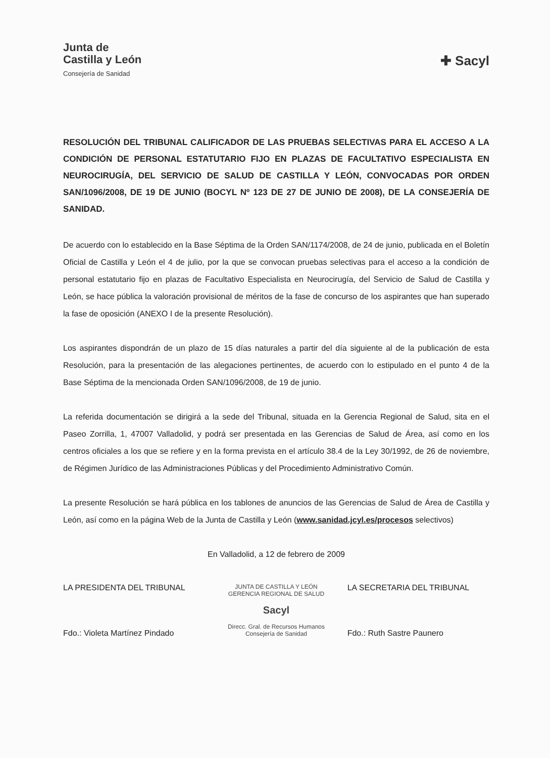Junta de
Castilla y León
Consejería de Sanidad
✚ Sacyl
RESOLUCIÓN DEL TRIBUNAL CALIFICADOR DE LAS PRUEBAS SELECTIVAS PARA EL ACCESO A LA CONDICIÓN DE PERSONAL ESTATUTARIO FIJO EN PLAZAS DE FACULTATIVO ESPECIALISTA EN NEUROCIRUGÍA, DEL SERVICIO DE SALUD DE CASTILLA Y LEÓN, CONVOCADAS POR ORDEN SAN/1096/2008, DE 19 DE JUNIO (BOCYL Nº 123 DE 27 DE JUNIO DE 2008), DE LA CONSEJERÍA DE SANIDAD.
De acuerdo con lo establecido en la Base Séptima de la Orden SAN/1174/2008, de 24 de junio, publicada en el Boletín Oficial de Castilla y León el 4 de julio, por la que se convocan pruebas selectivas para el acceso a la condición de personal estatutario fijo en plazas de Facultativo Especialista en Neurocirugía, del Servicio de Salud de Castilla y León, se hace pública la valoración provisional de méritos de la fase de concurso de los aspirantes que han superado la fase de oposición (ANEXO I de la presente Resolución).
Los aspirantes dispondrán de un plazo de 15 días naturales a partir del día siguiente al de la publicación de esta Resolución, para la presentación de las alegaciones pertinentes, de acuerdo con lo estipulado en el punto 4 de la Base Séptima de la mencionada Orden SAN/1096/2008, de 19 de junio.
La referida documentación se dirigirá a la sede del Tribunal, situada en la Gerencia Regional de Salud, sita en el Paseo Zorrilla, 1, 47007 Valladolid, y podrá ser presentada en las Gerencias de Salud de Área, así como en los centros oficiales a los que se refiere y en la forma prevista en el artículo 38.4 de la Ley 30/1992, de 26 de noviembre, de Régimen Jurídico de las Administraciones Públicas y del Procedimiento Administrativo Común.
La presente Resolución se hará pública en los tablones de anuncios de las Gerencias de Salud de Área de Castilla y León, así como en la página Web de la Junta de Castilla y León (www.sanidad.jcyl.es/procesos selectivos)
En Valladolid, a 12 de febrero de 2009
LA PRESIDENTA DEL TRIBUNAL
Fdo.: Violeta Martínez Pindado
JUNTA DE CASTILLA Y LEÓN
GERENCIA REGIONAL DE SALUD
Sacyl
Direcc. Gral. de Recursos Humanos
Consejería de Sanidad
LA SECRETARIA DEL TRIBUNAL
Fdo.: Ruth Sastre Paunero